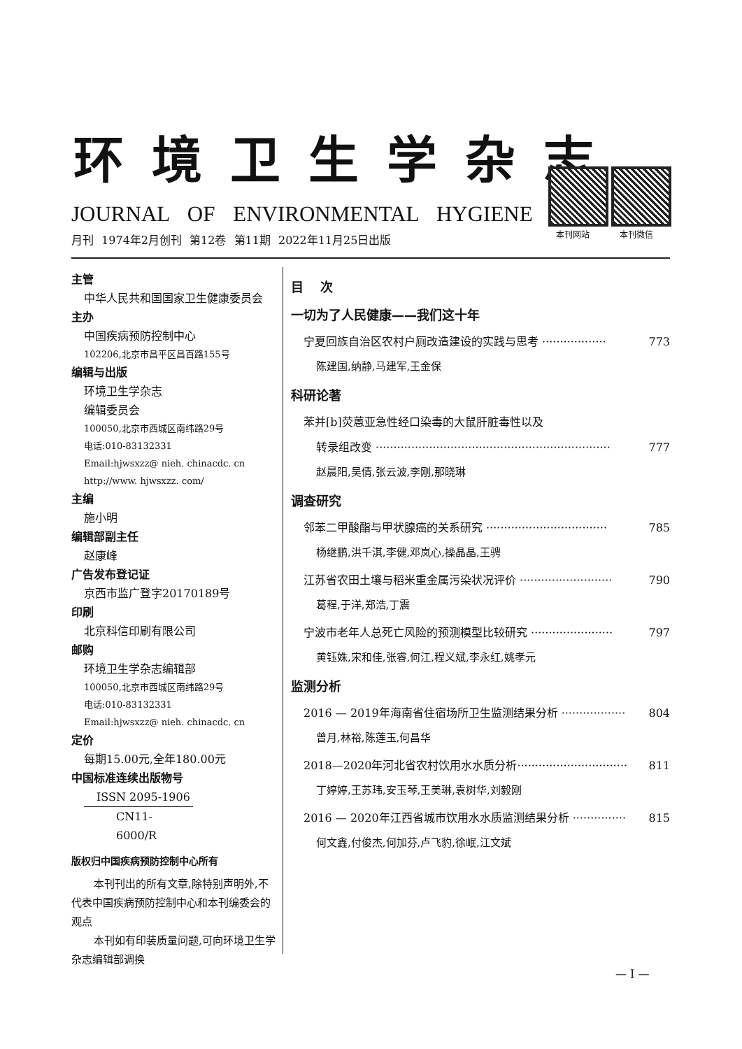环境卫生学杂志
JOURNAL OF ENVIRONMENTAL HYGIENE
月刊 1974年2月创刊 第12卷 第11期 2022年11月25日出版
本刊网站 本刊微信
主管
中华人民共和国国家卫生健康委员会
主办
中国疾病预防控制中心
102206,北京市昌平区昌百路155号
编辑与出版
环境卫生学杂志
编辑委员会
100050,北京市西城区南纬路29号
电话:010-83132331
Email:hjwsxzz@ nieh. chinacdc. cn
http://www. hjwsxzz. com/
主编
施小明
编辑部副主任
赵康峰
广告发布登记证
京西市监广登字20170189号
印刷
北京科信印刷有限公司
邮购
环境卫生学杂志编辑部
100050,北京市西城区南纬路29号
电话:010-83132331
Email:hjwsxzz@ nieh. chinacdc. cn
定价
每期15.00元,全年180.00元
中国标准连续出版物号
ISSN 2095-1906
CN11-6000/R
版权归中国疾病预防控制中心所有
本刊刊出的所有文章,除特别声明外,不代表中国疾病预防控制中心和本刊编委会的观点
本刊如有印装质量问题,可向环境卫生学杂志编辑部调换
目 　次
一切为了人民健康——我们这十年
宁夏回族自治区农村户厕改造建设的实践与思考 ·················· 773
陈建国,纳静,马建军,王金保
科研论著
苯并[b]荧蒽亚急性经口染毒的大鼠肝脏毒性以及
转录组改变 ·································································· 777
赵晨阳,吴倩,张云波,李刚,那晓琳
调查研究
邻苯二甲酸酯与甲状腺癌的关系研究 ·································· 785
杨继鹏,洪千淇,李健,邓岚心,操晶晶,王骋
江苏省农田土壤与稻米重金属污染状况评价 ·························· 790
葛程,于洋,郑浩,丁震
宁波市老年人总死亡风险的预测模型比较研究 ······················· 797
黄钰姝,宋和佳,张睿,何江,程义斌,李永红,姚孝元
监测分析
2016 — 2019年海南省住宿场所卫生监测结果分析 ·················· 804
曾月,林裕,陈莲玉,何昌华
2018—2020年河北省农村饮用水水质分析······························· 811
丁婷婷,王苏玮,安玉琴,王美琳,袁树华,刘毅刚
2016 — 2020年江西省城市饮用水水质监测结果分析 ··············· 815
何文鑫,付俊杰,何加芬,卢飞豹,徐岷,江文斌
— I —